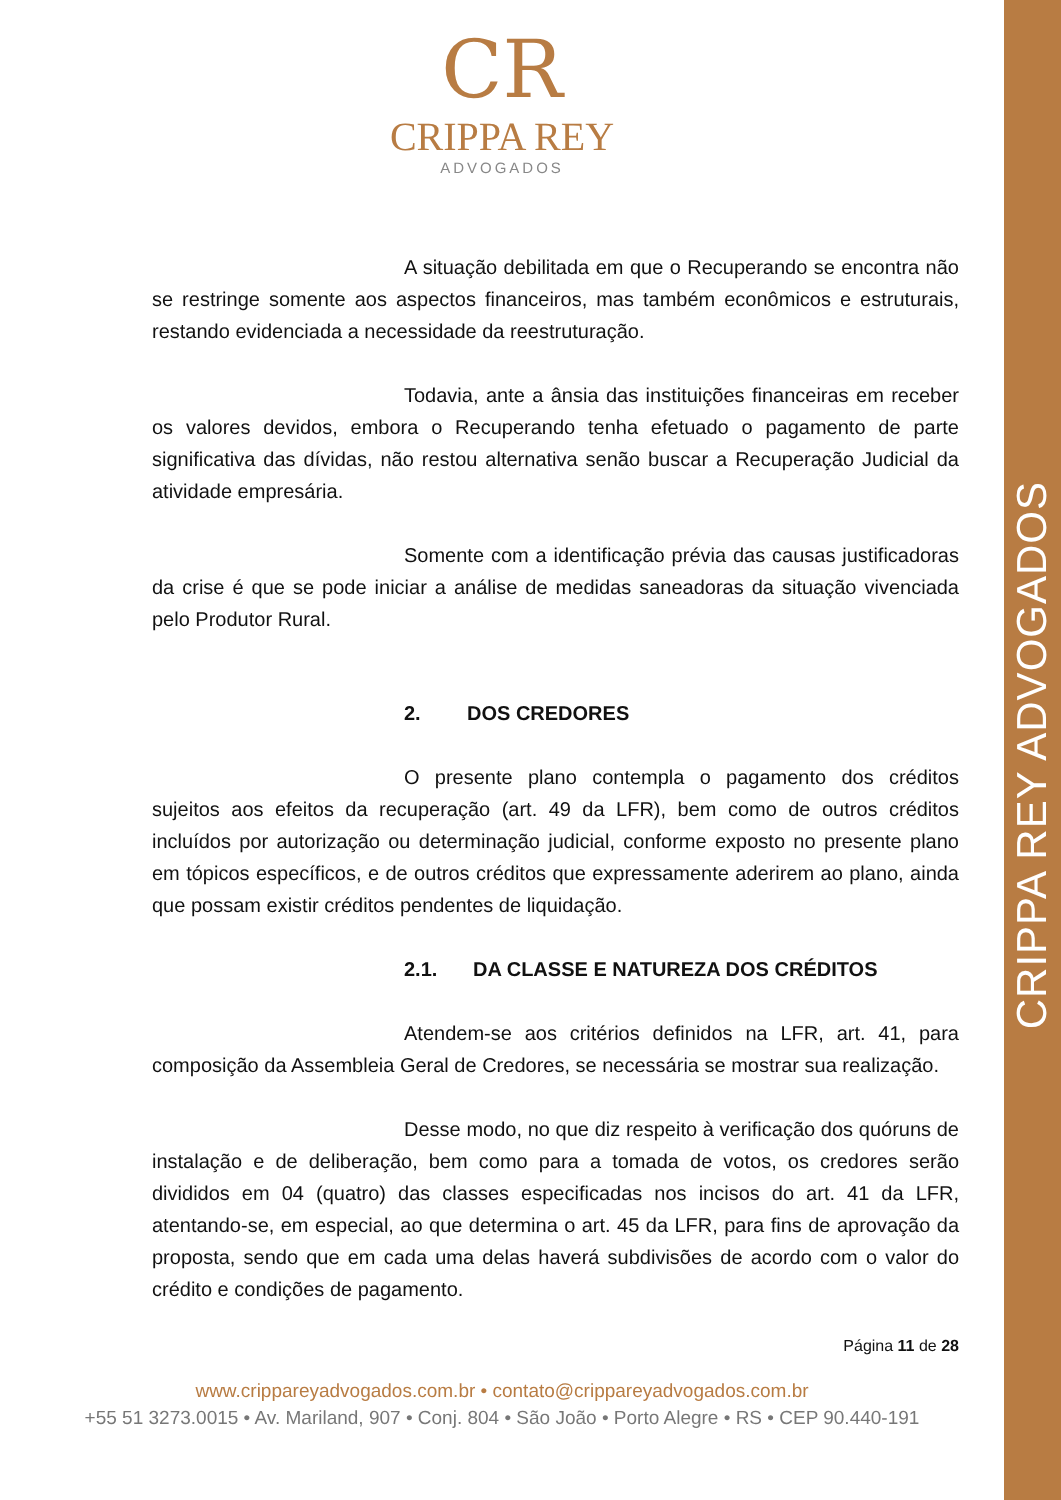CRIPPA REY ADVOGADOS
CR
CRIPPA REY
ADVOGADOS
A situação debilitada em que o Recuperando se encontra não se restringe somente aos aspectos financeiros, mas também econômicos e estruturais, restando evidenciada a necessidade da reestruturação.
Todavia, ante a ânsia das instituições financeiras em receber os valores devidos, embora o Recuperando tenha efetuado o pagamento de parte significativa das dívidas, não restou alternativa senão buscar a Recuperação Judicial da atividade empresária.
Somente com a identificação prévia das causas justificadoras da crise é que se pode iniciar a análise de medidas saneadoras da situação vivenciada pelo Produtor Rural.
2. DOS CREDORES
O presente plano contempla o pagamento dos créditos sujeitos aos efeitos da recuperação (art. 49 da LFR), bem como de outros créditos incluídos por autorização ou determinação judicial, conforme exposto no presente plano em tópicos específicos, e de outros créditos que expressamente aderirem ao plano, ainda que possam existir créditos pendentes de liquidação.
2.1. DA CLASSE E NATUREZA DOS CRÉDITOS
Atendem-se aos critérios definidos na LFR, art. 41, para composição da Assembleia Geral de Credores, se necessária se mostrar sua realização.
Desse modo, no que diz respeito à verificação dos quóruns de instalação e de deliberação, bem como para a tomada de votos, os credores serão divididos em 04 (quatro) das classes especificadas nos incisos do art. 41 da LFR, atentando-se, em especial, ao que determina o art. 45 da LFR, para fins de aprovação da proposta, sendo que em cada uma delas haverá subdivisões de acordo com o valor do crédito e condições de pagamento.
Página 11 de 28
www.cripparey­advogados.com.br • contato@crippareyadvogados.com.br
+55 51 3273.0015 • Av. Mariland, 907 • Conj. 804 • São João • Porto Alegre • RS • CEP 90.440-191